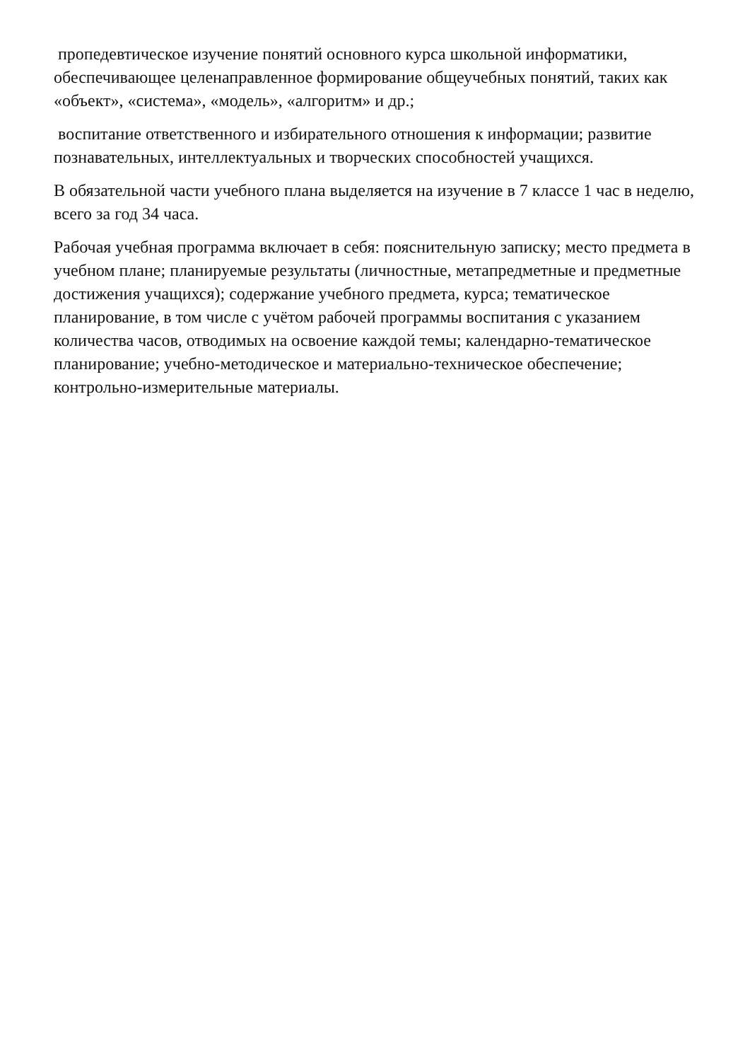пропедевтическое изучение понятий основного курса школьной информатики, обеспечивающее целенаправленное формирование общеучебных понятий, таких как «объект», «система», «модель», «алгоритм» и др.;
воспитание ответственного и избирательного отношения к информации; развитие познавательных, интеллектуальных и творческих способностей учащихся.
В обязательной части учебного плана выделяется на изучение в 7 классе 1 час в неделю, всего за год 34 часа.
Рабочая учебная программа включает в себя: пояснительную записку; место предмета в учебном плане; планируемые результаты (личностные, метапредметные и предметные достижения учащихся); содержание учебного предмета, курса; тематическое планирование, в том числе с учётом рабочей программы воспитания с указанием количества часов, отводимых на освоение каждой темы; календарно-тематическое планирование; учебно-методическое и материально-техническое обеспечение; контрольно-измерительные материалы.